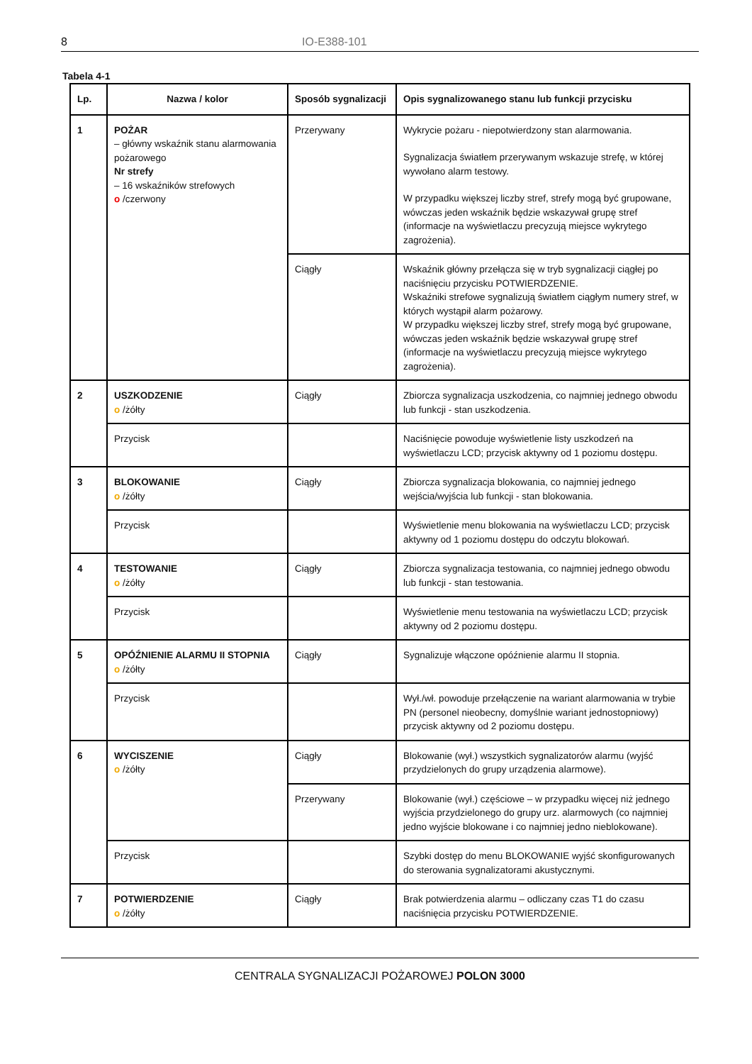8 IO-E388-101
Tabela 4-1
| Lp. | Nazwa / kolor | Sposób sygnalizacji | Opis sygnalizowanego stanu lub funkcji przycisku |
| --- | --- | --- | --- |
| 1 | POŻAR – główny wskaźnik stanu alarmowania pożarowego Nr strefy – 16 wskaźników strefowych o /czerwony | Przerywany | Wykrycie pożaru - niepotwierdzony stan alarmowania. Sygnalizacja światłem przerywanym wskazuje strefę, w której wywołano alarm testowy. W przypadku większej liczby stref, strefy mogą być grupowane, wówczas jeden wskaźnik będzie wskazywał grupę stref (informacje na wyświetlaczu precyzują miejsce wykrytego zagrożenia). |
| | | Ciągły | Wskaźnik główny przełącza się w tryb sygnalizacji ciągłej po naciśnięciu przycisku POTWIERDZENIE. Wskaźniki strefowe sygnalizują światłem ciągłym numery stref, w których wystąpił alarm pożarowy. W przypadku większej liczby stref, strefy mogą być grupowane, wówczas jeden wskaźnik będzie wskazywał grupę stref (informacje na wyświetlaczu precyzują miejsce wykrytego zagrożenia). |
| 2 | USZKODZENIE o /żółty | Ciągły | Zbiorcza sygnalizacja uszkodzenia, co najmniej jednego obwodu lub funkcji - stan uszkodzenia. |
| | Przycisk | | Naciśnięcie powoduje wyświetlenie listy uszkodzeń na wyświetlaczu LCD; przycisk aktywny od 1 poziomu dostępu. |
| 3 | BLOKOWANIE o /żółty | Ciągły | Zbiorcza sygnalizacja blokowania, co najmniej jednego wejścia/wyjścia lub funkcji - stan blokowania. |
| | Przycisk | | Wyświetlenie menu blokowania na wyświetlaczu LCD; przycisk aktywny od 1 poziomu dostępu do odczytu blokowań. |
| 4 | TESTOWANIE o /żółty | Ciągły | Zbiorcza sygnalizacja testowania, co najmniej jednego obwodu lub funkcji - stan testowania. |
| | Przycisk | | Wyświetlenie menu testowania na wyświetlaczu LCD; przycisk aktywny od 2 poziomu dostępu. |
| 5 | OPÓŹNIENIE ALARMU II STOPNIA o /żółty | Ciągły | Sygnalizuje włączone opóźnienie alarmu II stopnia. |
| | Przycisk | | Wył./wł. powoduje przełączenie na wariant alarmowania w trybie PN (personel nieobecny, domyślnie wariant jednostopniowy) przycisk aktywny od 2 poziomu dostępu. |
| 6 | WYCISZENIE o /żółty | Ciągły | Blokowanie (wył.) wszystkich sygnalizatorów alarmu (wyjść przydzielonych do grupy urządzenia alarmowe). |
| | | Przerywany | Blokowanie (wył.) częściowe – w przypadku więcej niż jednego wyjścia przydzielonego do grupy urz. alarmowych (co najmniej jedno wyjście blokowane i co najmniej jedno nieblokowane). |
| | Przycisk | | Szybki dostęp do menu BLOKOWANIE wyjść skonfigurowanych do sterowania sygnalizatorami akustycznymi. |
| 7 | POTWIERDZENIE o /żółty | Ciągły | Brak potwierdzenia alarmu – odliczany czas T1 do czasu naciśnięcia przycisku POTWIERDZENIE. |
CENTRALA SYGNALIZACJI POŻAROWEJ POLON 3000